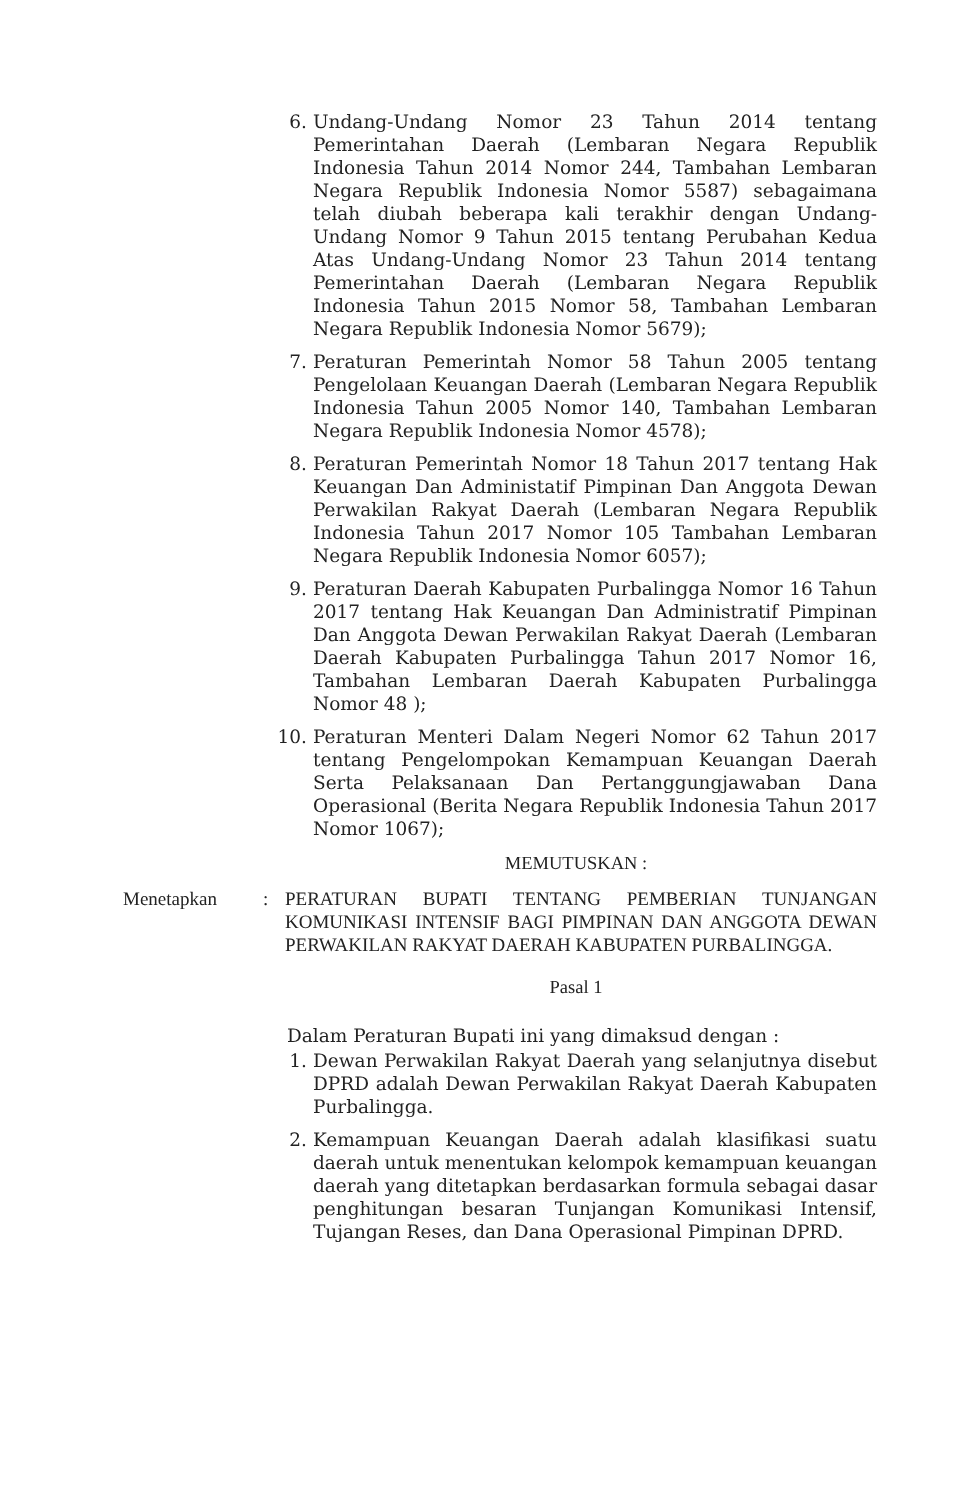6. Undang-Undang Nomor 23 Tahun 2014 tentang Pemerintahan Daerah (Lembaran Negara Republik Indonesia Tahun 2014 Nomor 244, Tambahan Lembaran Negara Republik Indonesia Nomor 5587) sebagaimana telah diubah beberapa kali terakhir dengan Undang-Undang Nomor 9 Tahun 2015 tentang Perubahan Kedua Atas Undang-Undang Nomor 23 Tahun 2014 tentang Pemerintahan Daerah (Lembaran Negara Republik Indonesia Tahun 2015 Nomor 58, Tambahan Lembaran Negara Republik Indonesia Nomor 5679);
7. Peraturan Pemerintah Nomor 58 Tahun 2005 tentang Pengelolaan Keuangan Daerah (Lembaran Negara Republik Indonesia Tahun 2005 Nomor 140, Tambahan Lembaran Negara Republik Indonesia Nomor 4578);
8. Peraturan Pemerintah Nomor 18 Tahun 2017 tentang Hak Keuangan Dan Administatif Pimpinan Dan Anggota Dewan Perwakilan Rakyat Daerah (Lembaran Negara Republik Indonesia Tahun 2017 Nomor 105 Tambahan Lembaran Negara Republik Indonesia Nomor 6057);
9. Peraturan Daerah Kabupaten Purbalingga Nomor 16 Tahun 2017 tentang Hak Keuangan Dan Administratif Pimpinan Dan Anggota Dewan Perwakilan Rakyat Daerah (Lembaran Daerah Kabupaten Purbalingga Tahun 2017 Nomor 16, Tambahan Lembaran Daerah Kabupaten Purbalingga Nomor 48 );
10.
Peraturan Menteri Dalam Negeri Nomor 62 Tahun 2017 tentang Pengelompokan Kemampuan Keuangan Daerah Serta Pelaksanaan Dan Pertanggungjawaban Dana Operasional (Berita Negara Republik Indonesia Tahun 2017 Nomor 1067);
MEMUTUSKAN :
Menetapkan : PERATURAN BUPATI TENTANG PEMBERIAN TUNJANGAN KOMUNIKASI INTENSIF BAGI PIMPINAN DAN ANGGOTA DEWAN PERWAKILAN RAKYAT DAERAH KABUPATEN PURBALINGGA.
Pasal 1
Dalam Peraturan Bupati ini yang dimaksud dengan :
1. Dewan Perwakilan Rakyat Daerah yang selanjutnya disebut DPRD adalah Dewan Perwakilan Rakyat Daerah Kabupaten Purbalingga.
2. Kemampuan Keuangan Daerah adalah klasifikasi suatu daerah untuk menentukan kelompok kemampuan keuangan daerah yang ditetapkan berdasarkan formula sebagai dasar penghitungan besaran Tunjangan Komunikasi Intensif, Tujangan Reses, dan Dana Operasional Pimpinan DPRD.